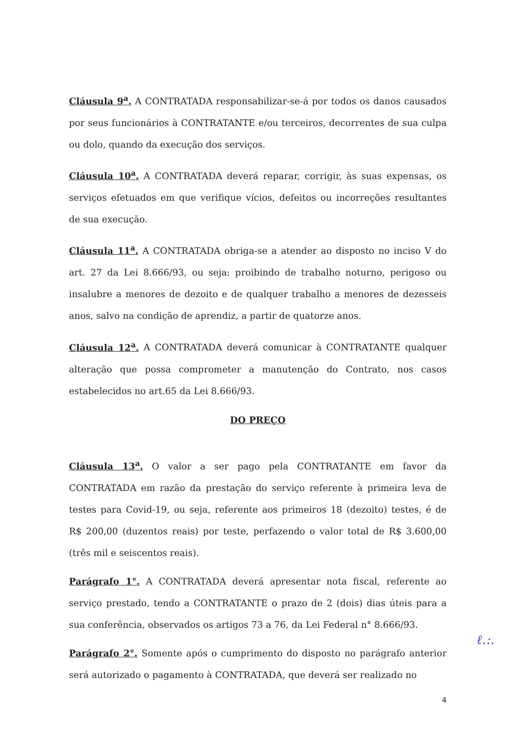Cláusula 9<sup>a</sup>. A CONTRATADA responsabilizar-se-á por todos os danos causados por seus funcionários à CONTRATANTE e/ou terceiros, decorrentes de sua culpa ou dolo, quando da execução dos serviços.
Cláusula 10<sup>a</sup>. A CONTRATADA deverá reparar, corrigir, às suas expensas, os serviços efetuados em que verifique vícios, defeitos ou incorreções resultantes de sua execução.
Cláusula 11<sup>a</sup>. A CONTRATADA obriga-se a atender ao disposto no inciso V do art. 27 da Lei 8.666/93, ou seja: proibindo de trabalho noturno, perigoso ou insalubre a menores de dezoito e de qualquer trabalho a menores de dezesseis anos, salvo na condição de aprendiz, a partir de quatorze anos.
Cláusula 12<sup>a</sup>. A CONTRATADA deverá comunicar à CONTRATANTE qualquer alteração que possa comprometer a manutenção do Contrato, nos casos estabelecidos no art.65 da Lei 8.666/93.
DO PREÇO
Cláusula 13<sup>a</sup>. O valor a ser pago pela CONTRATANTE em favor da CONTRATADA em razão da prestação do serviço referente à primeira leva de testes para Covid-19, ou seja, referente aos primeiros 18 (dezoito) testes, é de R$ 200,00 (duzentos reais) por teste, perfazendo o valor total de R$ 3.600,00 (três mil e seiscentos reais).
Parágrafo 1°. A CONTRATADA deverá apresentar nota fiscal, referente ao serviço prestado, tendo a CONTRATANTE o prazo de 2 (dois) dias úteis para a sua conferência, observados os artigos 73 a 76, da Lei Federal n° 8.666/93.
Parágrafo 2°. Somente após o cumprimento do disposto no parágrafo anterior será autorizado o pagamento à CONTRATADA, que deverá ser realizado no
4
ℓ.:.